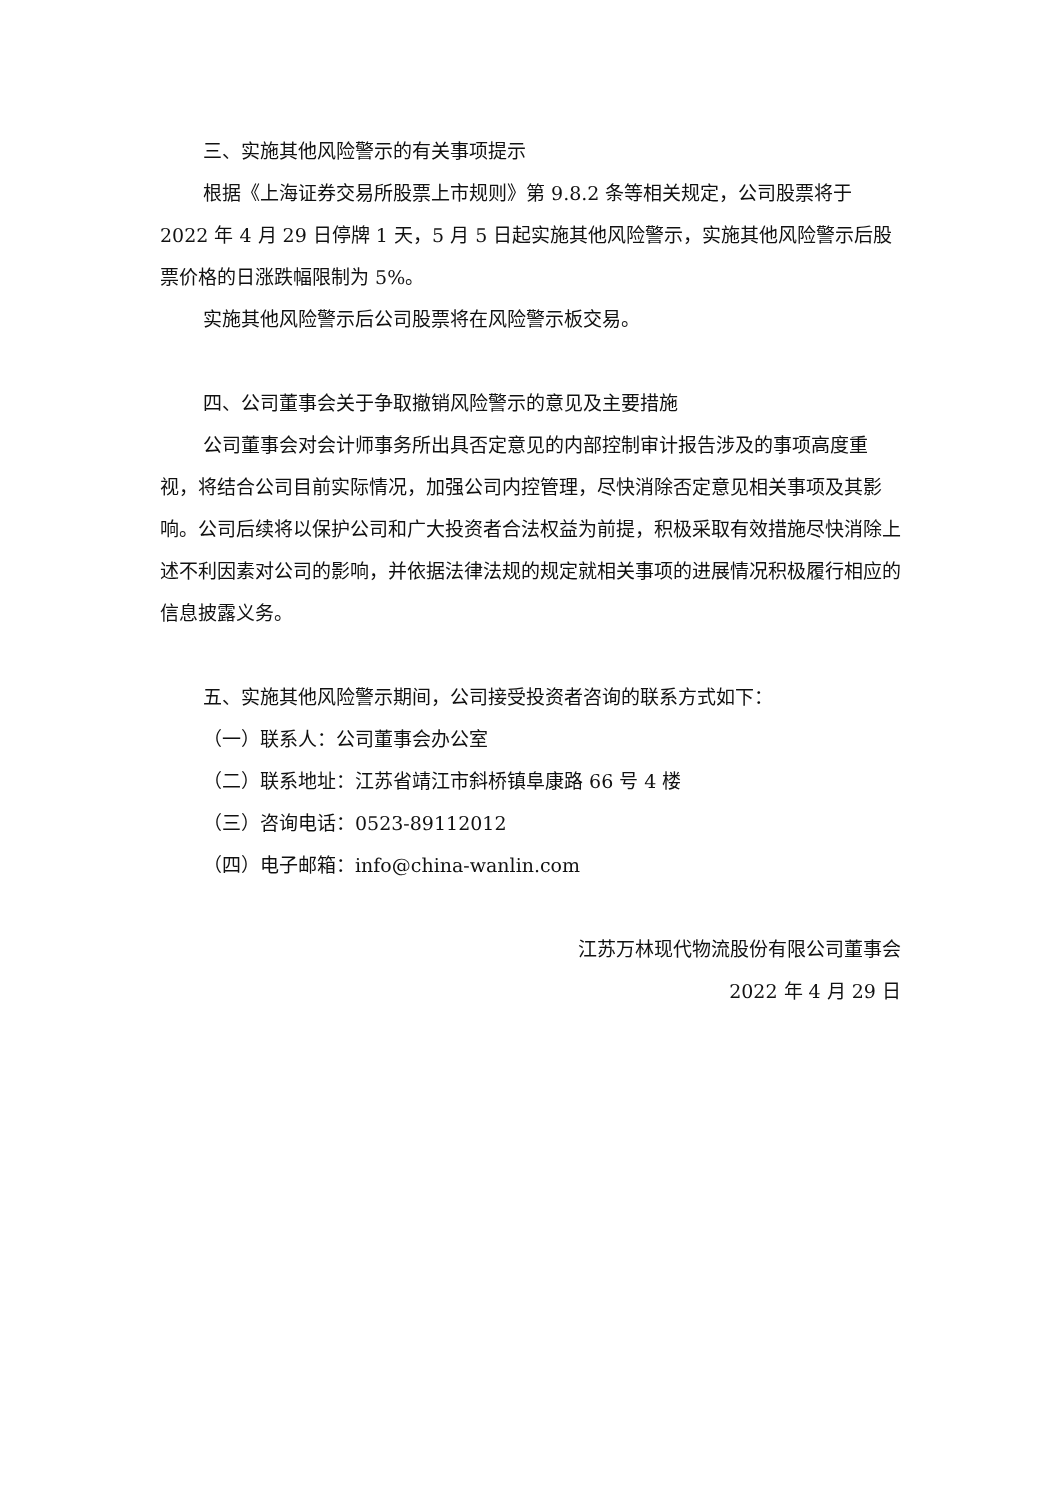三、实施其他风险警示的有关事项提示
根据《上海证券交易所股票上市规则》第 9.8.2 条等相关规定，公司股票将于 2022 年 4 月 29 日停牌 1 天，5 月 5 日起实施其他风险警示，实施其他风险警示后股票价格的日涨跌幅限制为 5%。
实施其他风险警示后公司股票将在风险警示板交易。
四、公司董事会关于争取撤销风险警示的意见及主要措施
公司董事会对会计师事务所出具否定意见的内部控制审计报告涉及的事项高度重视，将结合公司目前实际情况，加强公司内控管理，尽快消除否定意见相关事项及其影响。公司后续将以保护公司和广大投资者合法权益为前提，积极采取有效措施尽快消除上述不利因素对公司的影响，并依据法律法规的规定就相关事项的进展情况积极履行相应的信息披露义务。
五、实施其他风险警示期间，公司接受投资者咨询的联系方式如下：
（一）联系人：公司董事会办公室
（二）联系地址：江苏省靖江市斜桥镇阜康路 66 号 4 楼
（三）咨询电话：0523-89112012
（四）电子邮箱：info@china-wanlin.com
江苏万林现代物流股份有限公司董事会
2022 年 4 月 29 日